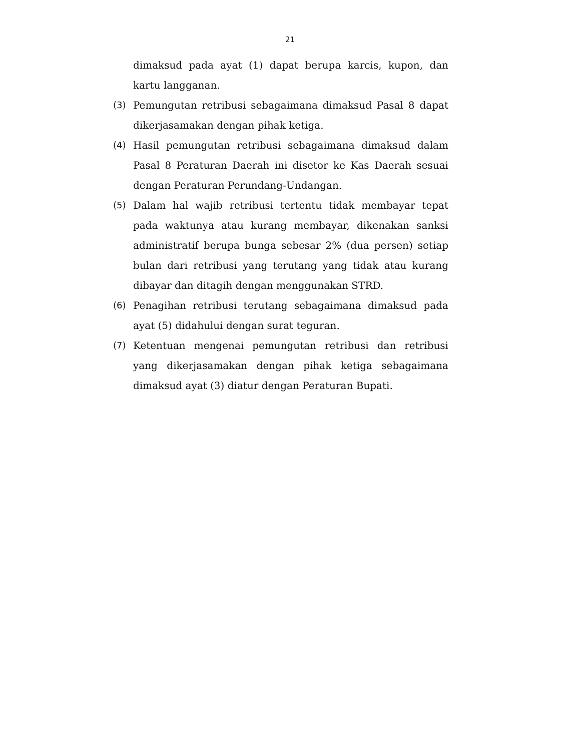21
dimaksud pada ayat (1) dapat berupa karcis, kupon, dan kartu langganan.
(3) Pemungutan retribusi sebagaimana dimaksud Pasal 8 dapat dikerjasamakan dengan pihak ketiga.
(4) Hasil pemungutan retribusi sebagaimana dimaksud dalam Pasal 8 Peraturan Daerah ini disetor ke Kas Daerah sesuai dengan Peraturan Perundang-Undangan.
(5) Dalam hal wajib retribusi tertentu tidak membayar tepat pada waktunya atau kurang membayar, dikenakan sanksi administratif berupa bunga sebesar 2% (dua persen) setiap bulan dari retribusi yang terutang yang tidak atau kurang dibayar dan ditagih dengan menggunakan STRD.
(6) Penagihan retribusi terutang sebagaimana dimaksud pada ayat (5) didahului dengan surat teguran.
(7) Ketentuan mengenai pemungutan retribusi dan retribusi yang dikerjasamakan dengan pihak ketiga sebagaimana dimaksud ayat (3) diatur dengan Peraturan Bupati.